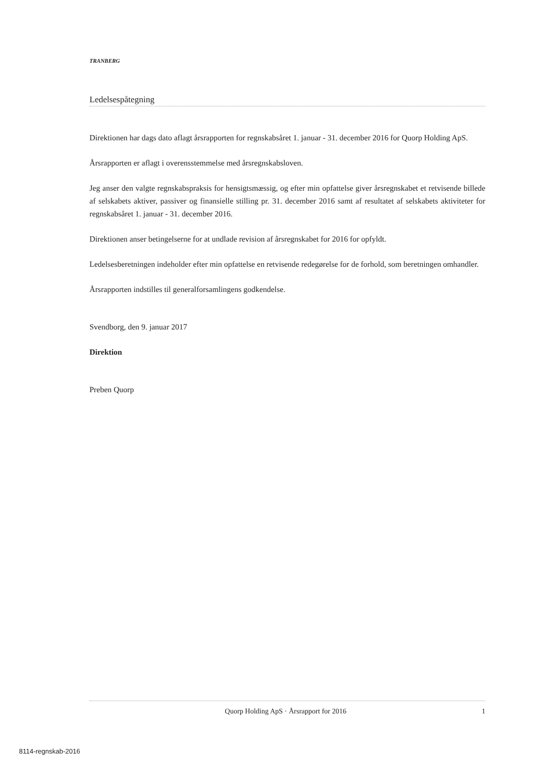TRANBERG
Ledelsespåtegning
Direktionen har dags dato aflagt årsrapporten for regnskabsåret 1. januar - 31. december 2016 for Quorp Holding ApS.
Årsrapporten er aflagt i overensstemmelse med årsregnskabsloven.
Jeg anser den valgte regnskabspraksis for hensigtsmæssig, og efter min opfattelse giver årsregnskabet et retvisende billede af selskabets aktiver, passiver og finansielle stilling pr. 31. december 2016 samt af resultatet af selskabets aktiviteter for regnskabsåret 1. januar - 31. december 2016.
Direktionen anser betingelserne for at undlade revision af årsregnskabet for 2016 for opfyldt.
Ledelsesberetningen indeholder efter min opfattelse en retvisende redegørelse for de forhold, som beretningen omhandler.
Årsrapporten indstilles til generalforsamlingens godkendelse.
Svendborg, den 9. januar 2017
Direktion
Preben Quorp
Quorp Holding ApS · Årsrapport for 2016 1
8114-regnskab-2016